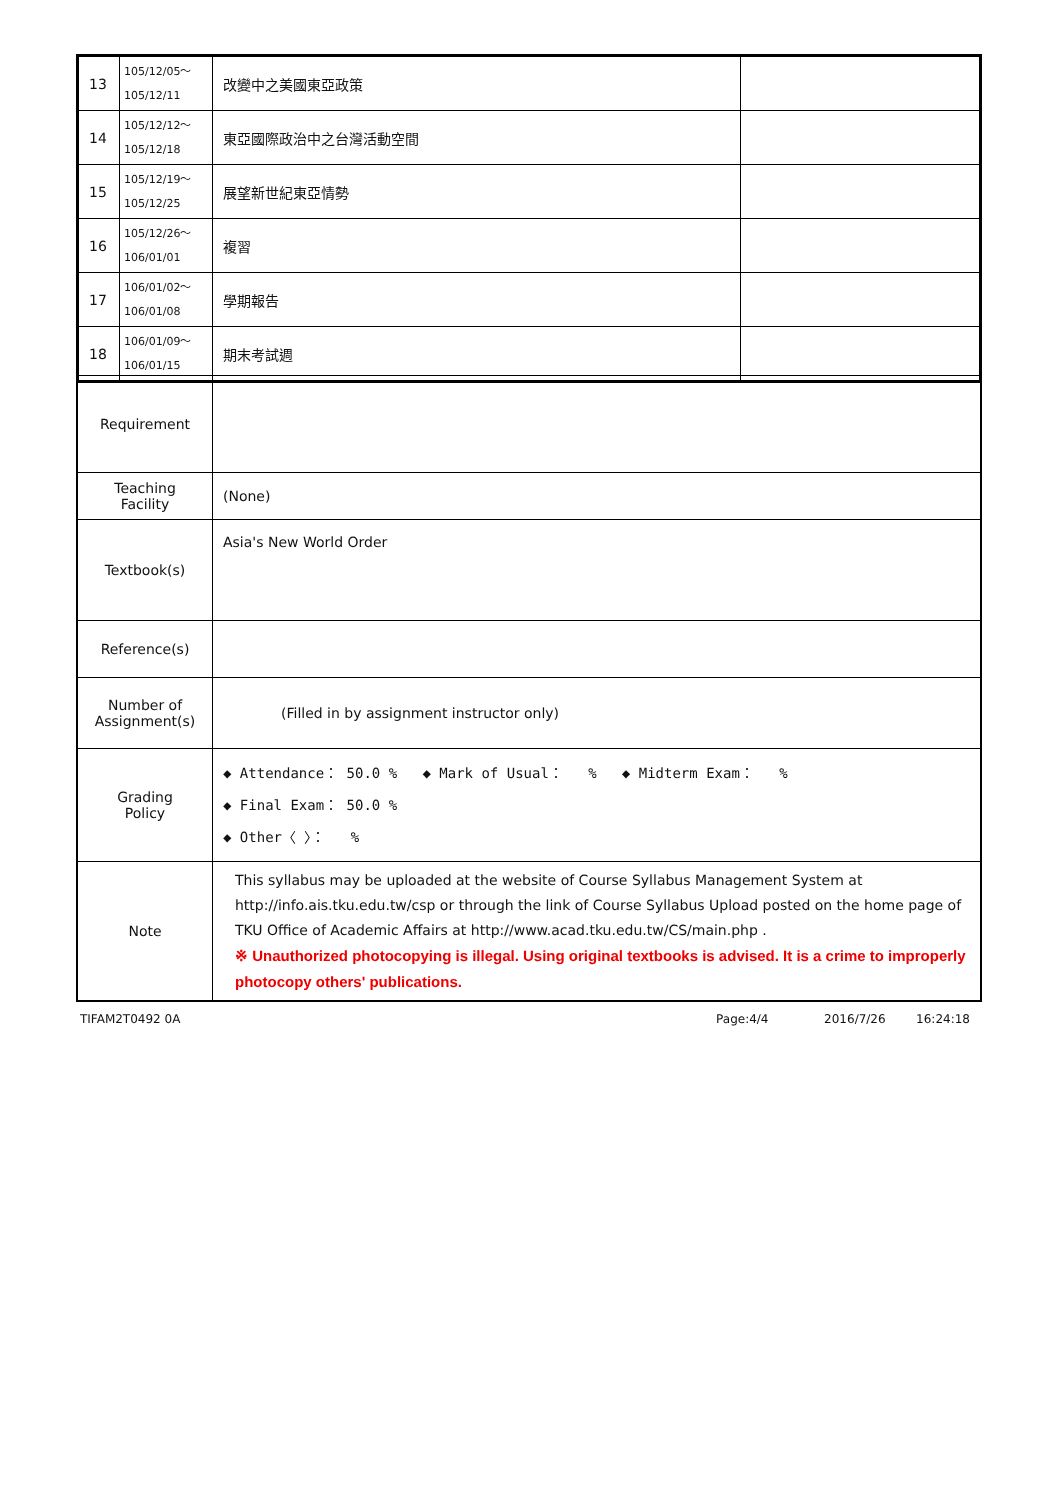| 13 | 105/12/05～ 105/12/11 | 改變中之美國東亞政策 | |
| 14 | 105/12/12～ 105/12/18 | 東亞國際政治中之台灣活動空間 | |
| 15 | 105/12/19～ 105/12/25 | 展望新世紀東亞情勢 | |
| 16 | 105/12/26～ 106/01/01 | 複習 | |
| 17 | 106/01/02～ 106/01/08 | 學期報告 | |
| 18 | 106/01/09～ 106/01/15 | 期末考試週 | |
| Requirement | |
| Teaching Facility | (None) |
| Textbook(s) | Asia's New World Order |
| Reference(s) | |
| Number of Assignment(s) | (Filled in by assignment instructor only) |
| Grading Policy | ◆ Attendance： 50.0 % ◆ Mark of Usual： % ◆ Midterm Exam： % ◆ Final Exam： 50.0 % ◆ Other〈 〉： % |
| Note | This syllabus may be uploaded at the website of Course Syllabus Management System at http://info.ais.tku.edu.tw/csp or through the link of Course Syllabus Upload posted on the home page of TKU Office of Academic Affairs at http://www.acad.tku.edu.tw/CS/main.php . ※ Unauthorized photocopying is illegal. Using original textbooks is advised. It is a crime to improperly photocopy others' publications. |
TIFAM2T0492 0A Page:4/4 2016/7/26 16:24:18